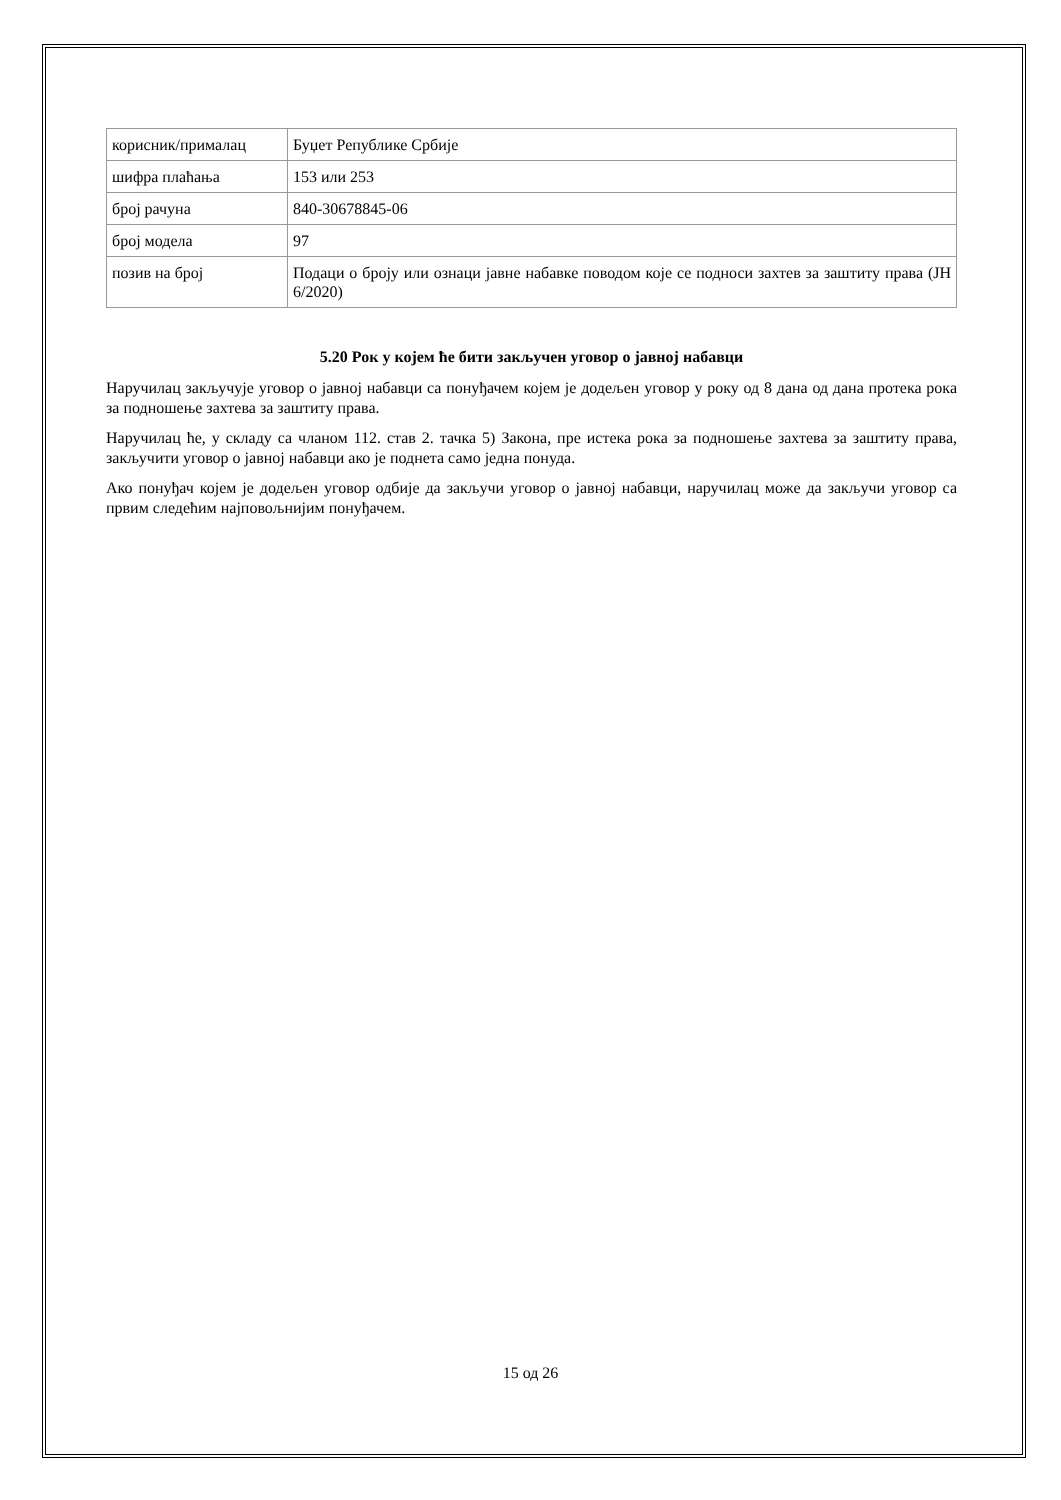| корисник/прималац | Буџет Републике Србије |
| шифра плаћања | 153 или 253 |
| број рачуна | 840-30678845-06 |
| број модела | 97 |
| позив на број | Подаци о броју или ознаци јавне набавке поводом које се подноси захтев за заштиту права (ЈН 6/2020) |
5.20 Рок у којем ће бити закључен уговор о јавној набавци
Наручилац закључује уговор о јавној набавци са понуђачем којем је додељен уговор у року од 8 дана од дана протека рока за подношење захтева за заштиту права.
Наручилац ће, у складу са чланом 112. став 2. тачка 5) Закона, пре истека рока за подношење захтева за заштиту права, закључити уговор о јавној набавци ако је поднета само једна понуда.
Ако понуђач којем је додељен уговор одбије да закључи уговор о јавној набавци, наручилац може да закључи уговор са првим следећим најповољнијим понуђачем.
15 од 26